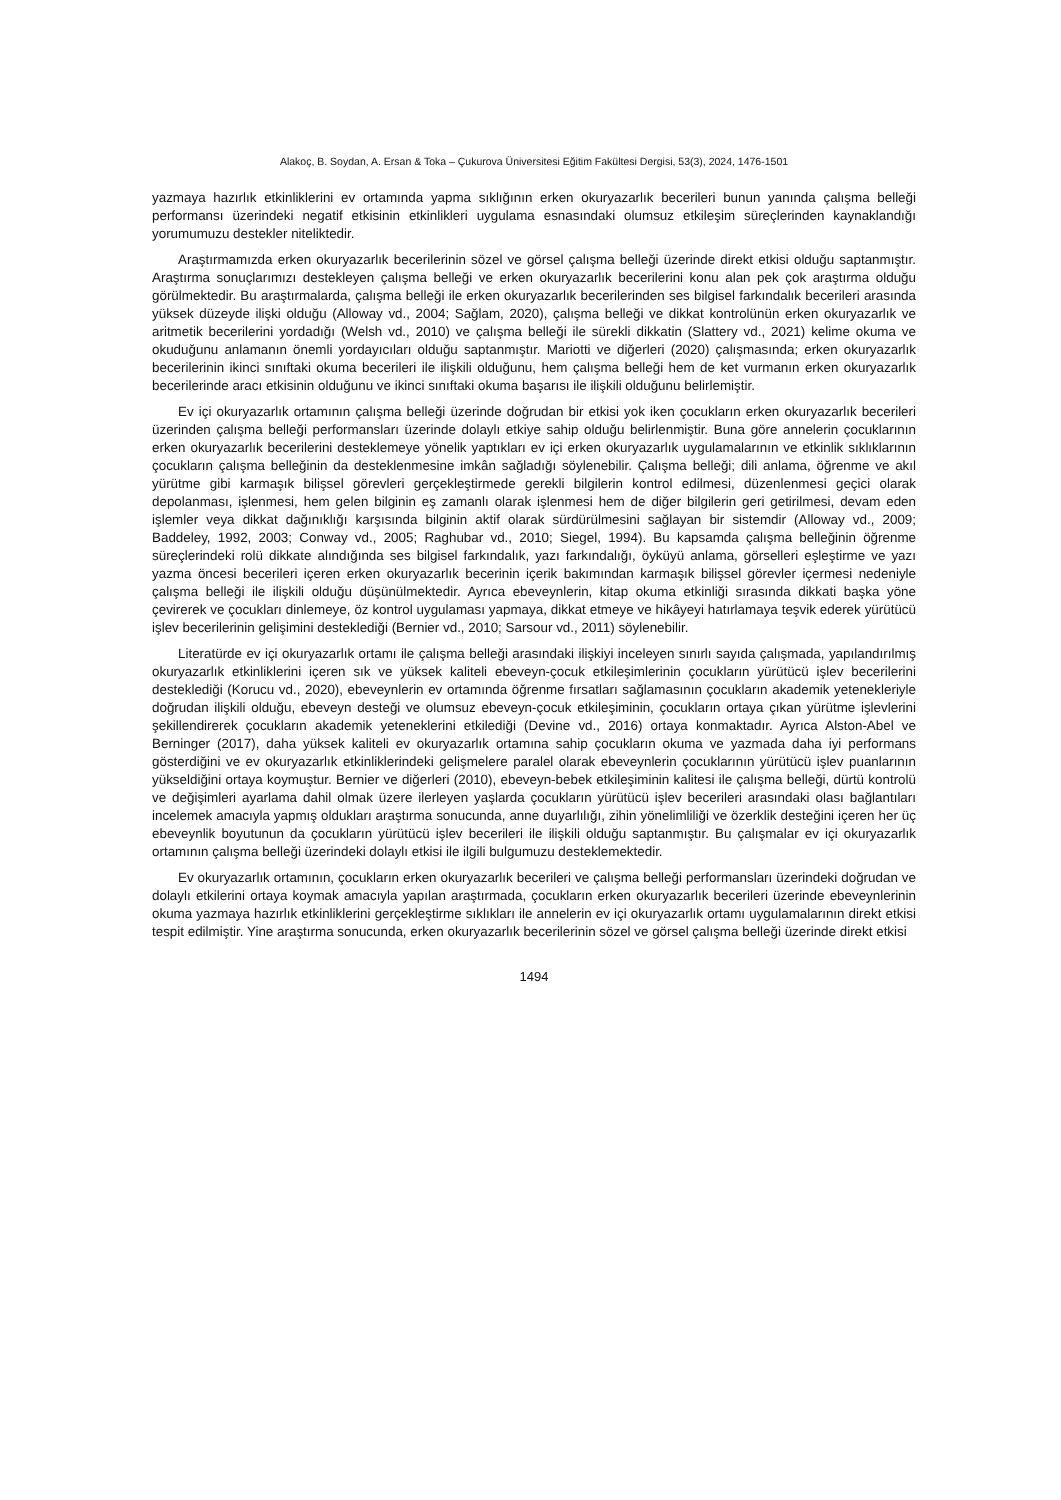Alakoç, B. Soydan, A. Ersan & Toka – Çukurova Üniversitesi Eğitim Fakültesi Dergisi, 53(3), 2024, 1476-1501
yazmaya hazırlık etkinliklerini ev ortamında yapma sıklığının erken okuryazarlık becerileri bunun yanında çalışma belleği performansı üzerindeki negatif etkisinin etkinlikleri uygulama esnasındaki olumsuz etkileşim süreçlerinden kaynaklandığı yorumumuzu destekler niteliktedir.
Araştırmamızda erken okuryazarlık becerilerinin sözel ve görsel çalışma belleği üzerinde direkt etkisi olduğu saptanmıştır. Araştırma sonuçlarımızı destekleyen çalışma belleği ve erken okuryazarlık becerilerini konu alan pek çok araştırma olduğu görülmektedir. Bu araştırmalarda, çalışma belleği ile erken okuryazarlık becerilerinden ses bilgisel farkındalık becerileri arasında yüksek düzeyde ilişki olduğu (Alloway vd., 2004; Sağlam, 2020), çalışma belleği ve dikkat kontrolünün erken okuryazarlık ve aritmetik becerilerini yordadığı (Welsh vd., 2010) ve çalışma belleği ile sürekli dikkatin (Slattery vd., 2021) kelime okuma ve okuduğunu anlamanın önemli yordayıcıları olduğu saptanmıştır. Mariotti ve diğerleri (2020) çalışmasında; erken okuryazarlık becerilerinin ikinci sınıftaki okuma becerileri ile ilişkili olduğunu, hem çalışma belleği hem de ket vurmanın erken okuryazarlık becerilerinde aracı etkisinin olduğunu ve ikinci sınıftaki okuma başarısı ile ilişkili olduğunu belirlemiştir.
Ev içi okuryazarlık ortamının çalışma belleği üzerinde doğrudan bir etkisi yok iken çocukların erken okuryazarlık becerileri üzerinden çalışma belleği performansları üzerinde dolaylı etkiye sahip olduğu belirlenmiştir. Buna göre annelerin çocuklarının erken okuryazarlık becerilerini desteklemeye yönelik yaptıkları ev içi erken okuryazarlık uygulamalarının ve etkinlik sıklıklarının çocukların çalışma belleğinin da desteklenmesine imkân sağladığı söylenebilir. Çalışma belleği; dili anlama, öğrenme ve akıl yürütme gibi karmaşık bilişsel görevleri gerçekleştirmede gerekli bilgilerin kontrol edilmesi, düzenlenmesi geçici olarak depolanması, işlenmesi, hem gelen bilginin eş zamanlı olarak işlenmesi hem de diğer bilgilerin geri getirilmesi, devam eden işlemler veya dikkat dağınıklığı karşısında bilginin aktif olarak sürdürülmesini sağlayan bir sistemdir (Alloway vd., 2009; Baddeley, 1992, 2003; Conway vd., 2005; Raghubar vd., 2010; Siegel, 1994). Bu kapsamda çalışma belleğinin öğrenme süreçlerindeki rolü dikkate alındığında ses bilgisel farkındalık, yazı farkındalığı, öyküyü anlama, görselleri eşleştirme ve yazı yazma öncesi becerileri içeren erken okuryazarlık becerinin içerik bakımından karmaşık bilişsel görevler içermesi nedeniyle çalışma belleği ile ilişkili olduğu düşünülmektedir. Ayrıca ebeveynlerin, kitap okuma etkinliği sırasında dikkati başka yöne çevirerek ve çocukları dinlemeye, öz kontrol uygulaması yapmaya, dikkat etmeye ve hikâyeyi hatırlamaya teşvik ederek yürütücü işlev becerilerinin gelişimini desteklediği (Bernier vd., 2010; Sarsour vd., 2011) söylenebilir.
Literatürde ev içi okuryazarlık ortamı ile çalışma belleği arasındaki ilişkiyi inceleyen sınırlı sayıda çalışmada, yapılandırılmış okuryazarlık etkinliklerini içeren sık ve yüksek kaliteli ebeveyn-çocuk etkileşimlerinin çocukların yürütücü işlev becerilerini desteklediği (Korucu vd., 2020), ebeveynlerin ev ortamında öğrenme fırsatları sağlamasının çocukların akademik yetenekleriyle doğrudan ilişkili olduğu, ebeveyn desteği ve olumsuz ebeveyn-çocuk etkileşiminin, çocukların ortaya çıkan yürütme işlevlerini şekillendirerek çocukların akademik yeteneklerini etkilediği (Devine vd., 2016) ortaya konmaktadır. Ayrıca Alston-Abel ve Berninger (2017), daha yüksek kaliteli ev okuryazarlık ortamına sahip çocukların okuma ve yazmada daha iyi performans gösterdiğini ve ev okuryazarlık etkinliklerindeki gelişmelere paralel olarak ebeveynlerin çocuklarının yürütücü işlev puanlarının yükseldiğini ortaya koymuştur. Bernier ve diğerleri (2010), ebeveyn-bebek etkileşiminin kalitesi ile çalışma belleği, dürtü kontrolü ve değişimleri ayarlama dahil olmak üzere ilerleyen yaşlarda çocukların yürütücü işlev becerileri arasındaki olası bağlantıları incelemek amacıyla yapmış oldukları araştırma sonucunda, anne duyarlılığı, zihin yönelimliliği ve özerklik desteğini içeren her üç ebeveynlik boyutunun da çocukların yürütücü işlev becerileri ile ilişkili olduğu saptanmıştır. Bu çalışmalar ev içi okuryazarlık ortamının çalışma belleği üzerindeki dolaylı etkisi ile ilgili bulgumuzu desteklemektedir.
Ev okuryazarlık ortamının, çocukların erken okuryazarlık becerileri ve çalışma belleği performansları üzerindeki doğrudan ve dolaylı etkilerini ortaya koymak amacıyla yapılan araştırmada, çocukların erken okuryazarlık becerileri üzerinde ebeveynlerinin okuma yazmaya hazırlık etkinliklerini gerçekleştirme sıklıkları ile annelerin ev içi okuryazarlık ortamı uygulamalarının direkt etkisi tespit edilmiştir. Yine araştırma sonucunda, erken okuryazarlık becerilerinin sözel ve görsel çalışma belleği üzerinde direkt etkisi
1494